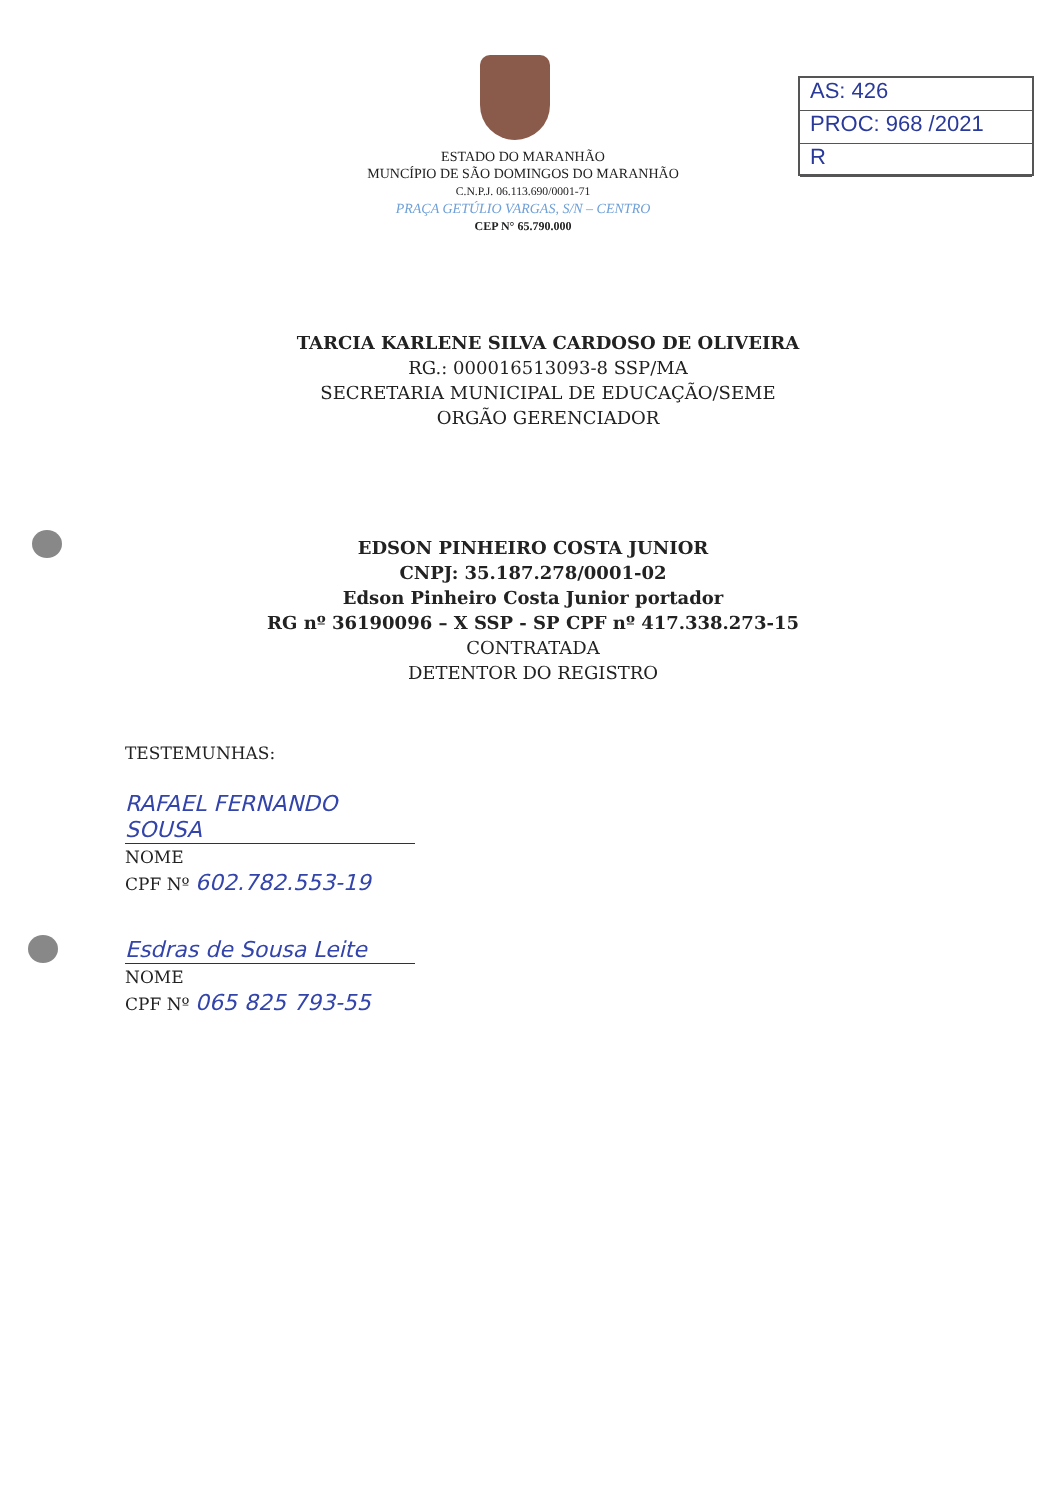AS: 426
PROC: 968 /2021
R
ESTADO DO MARANHÃO
MUNCÍPIO DE SÃO DOMINGOS DO MARANHÃO
C.N.P.J. 06.113.690/0001-71
PRAÇA GETÚLIO VARGAS, S/N – CENTRO
CEP N° 65.790.000
TARCIA KARLENE SILVA CARDOSO DE OLIVEIRA
RG.: 000016513093-8 SSP/MA
SECRETARIA MUNICIPAL DE EDUCAÇÃO/SEME
ORGÃO GERENCIADOR
EDSON PINHEIRO COSTA JUNIOR
CNPJ: 35.187.278/0001-02
Edson Pinheiro Costa Junior portador
RG nº 36190096 – X SSP - SP CPF nº 417.338.273-15
CONTRATADA
DETENTOR DO REGISTRO
TESTEMUNHAS:
RAFAEL FERNANDO SOUSA
NOME
CPF Nº 602.782.553-19
Esdras de Sousa Leite
NOME
CPF Nº 065 825 793-55